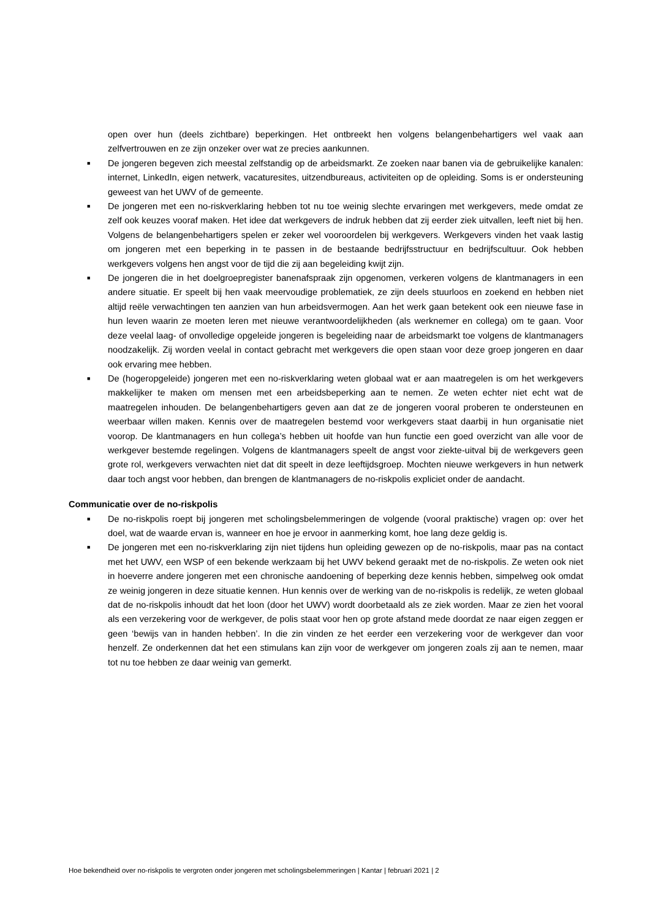open over hun (deels zichtbare) beperkingen. Het ontbreekt hen volgens belangenbehartigers wel vaak aan zelfvertrouwen en ze zijn onzeker over wat ze precies aankunnen.
■
De jongeren begeven zich meestal zelfstandig op de arbeidsmarkt. Ze zoeken naar banen via de gebruikelijke kanalen: internet, LinkedIn, eigen netwerk, vacaturesites, uitzendbureaus, activiteiten op de opleiding. Soms is er ondersteuning geweest van het UWV of de gemeente.
■
De jongeren met een no-riskverklaring hebben tot nu toe weinig slechte ervaringen met werkgevers, mede omdat ze zelf ook keuzes vooraf maken. Het idee dat werkgevers de indruk hebben dat zij eerder ziek uitvallen, leeft niet bij hen. Volgens de belangenbehartigers spelen er zeker wel vooroordelen bij werkgevers. Werkgevers vinden het vaak lastig om jongeren met een beperking in te passen in de bestaande bedrijfsstructuur en bedrijfscultuur. Ook hebben werkgevers volgens hen angst voor de tijd die zij aan begeleiding kwijt zijn.
■
De jongeren die in het doelgroepregister banenafspraak zijn opgenomen, verkeren volgens de klantmanagers in een andere situatie. Er speelt bij hen vaak meervoudige problematiek, ze zijn deels stuurloos en zoekend en hebben niet altijd reële verwachtingen ten aanzien van hun arbeidsvermogen. Aan het werk gaan betekent ook een nieuwe fase in hun leven waarin ze moeten leren met nieuwe verantwoordelijkheden (als werknemer en collega) om te gaan. Voor deze veelal laag- of onvolledige opgeleide jongeren is begeleiding naar de arbeidsmarkt toe volgens de klantmanagers noodzakelijk. Zij worden veelal in contact gebracht met werkgevers die open staan voor deze groep jongeren en daar ook ervaring mee hebben.
■
De (hogeropgeleide) jongeren met een no-riskverklaring weten globaal wat er aan maatregelen is om het werkgevers makkelijker te maken om mensen met een arbeidsbeperking aan te nemen. Ze weten echter niet echt wat de maatregelen inhouden. De belangenbehartigers geven aan dat ze de jongeren vooral proberen te ondersteunen en weerbaar willen maken. Kennis over de maatregelen bestemd voor werkgevers staat daarbij in hun organisatie niet voorop. De klantmanagers en hun collega’s hebben uit hoofde van hun functie een goed overzicht van alle voor de werkgever bestemde regelingen. Volgens de klantmanagers speelt de angst voor ziekte-uitval bij de werkgevers geen grote rol, werkgevers verwachten niet dat dit speelt in deze leeftijdsgroep. Mochten nieuwe werkgevers in hun netwerk daar toch angst voor hebben, dan brengen de klantmanagers de no-riskpolis expliciet onder de aandacht.
Communicatie over de no-riskpolis
■
De no-riskpolis roept bij jongeren met scholingsbelemmeringen de volgende (vooral praktische) vragen op: over het doel, wat de waarde ervan is, wanneer en hoe je ervoor in aanmerking komt, hoe lang deze geldig is.
■
De jongeren met een no-riskverklaring zijn niet tijdens hun opleiding gewezen op de no-riskpolis, maar pas na contact met het UWV, een WSP of een bekende werkzaam bij het UWV bekend geraakt met de no-riskpolis. Ze weten ook niet in hoeverre andere jongeren met een chronische aandoening of beperking deze kennis hebben, simpelweg ook omdat ze weinig jongeren in deze situatie kennen. Hun kennis over de werking van de no-riskpolis is redelijk, ze weten globaal dat de no-riskpolis inhoudt dat het loon (door het UWV) wordt doorbetaald als ze ziek worden. Maar ze zien het vooral als een verzekering voor de werkgever, de polis staat voor hen op grote afstand mede doordat ze naar eigen zeggen er geen ‘bewijs van in handen hebben’. In die zin vinden ze het eerder een verzekering voor de werkgever dan voor henzelf. Ze onderkennen dat het een stimulans kan zijn voor de werkgever om jongeren zoals zij aan te nemen, maar tot nu toe hebben ze daar weinig van gemerkt.
Hoe bekendheid over no-riskpolis te vergroten onder jongeren met scholingsbelemmeringen | Kantar | februari 2021 | 2